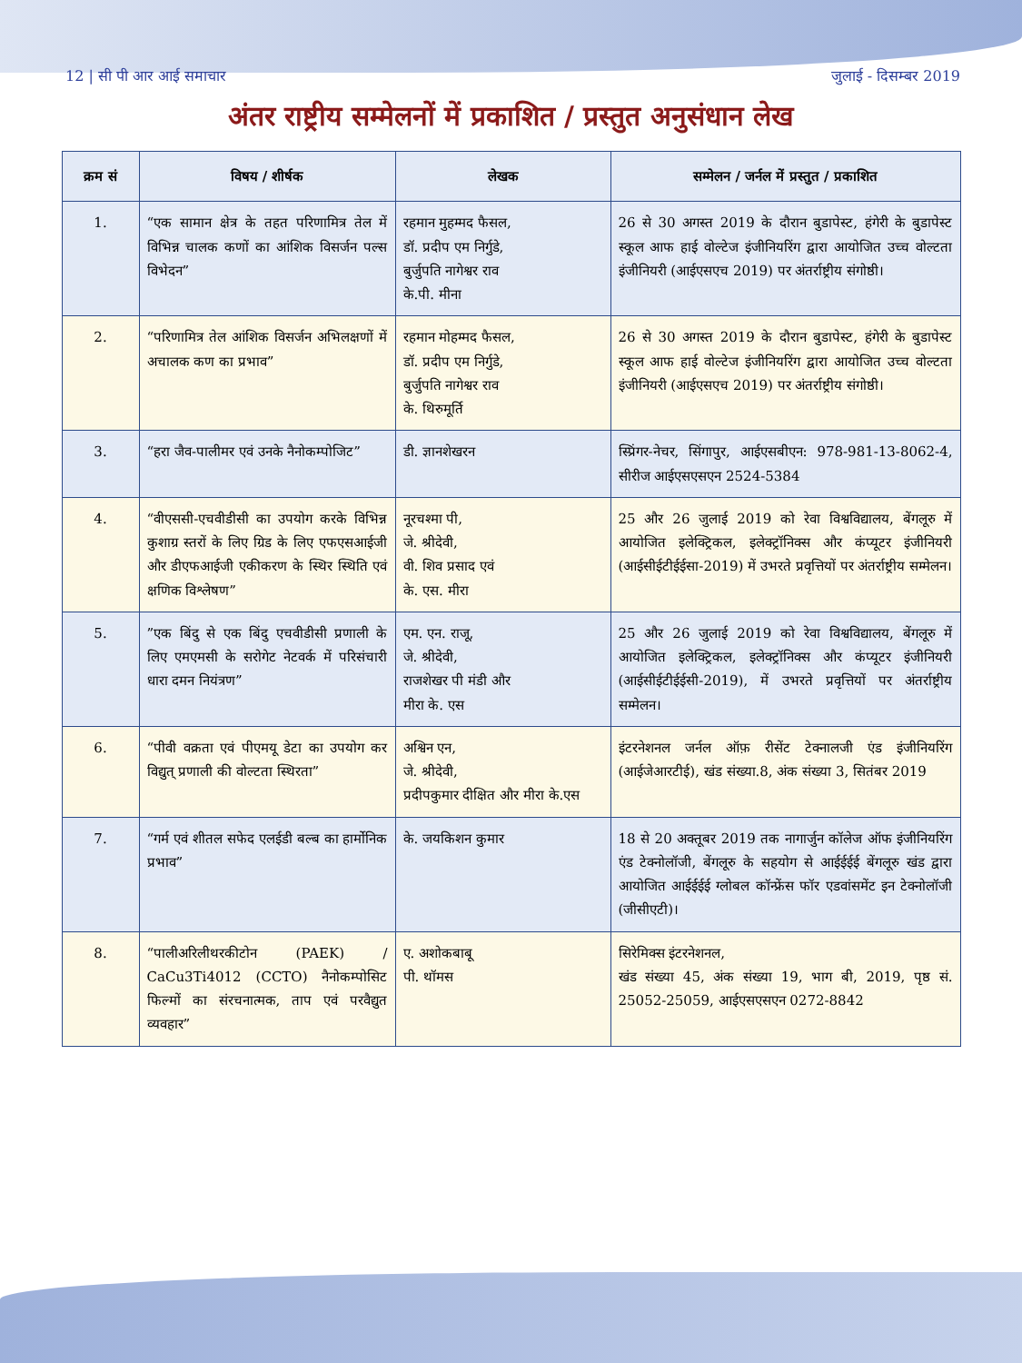12 | सी पी आर आई समाचार जुलाई - दिसम्बर 2019
अंतर राष्ट्रीय सम्मेलनों में प्रकाशित / प्रस्तुत अनुसंधान लेख
| क्रम सं | विषय / शीर्षक | लेखक | सम्मेलन / जर्नल में प्रस्तुत / प्रकाशित |
| --- | --- | --- | --- |
| 1. | “एक सामान क्षेत्र के तहत परिणामित्र तेल में विभिन्न चालक कणों का आंशिक विसर्जन पल्स विभेदन” | रहमान मुहम्मद फैसल, डॉ. प्रदीप एम निर्गुडे, बुर्जुपति नागेश्वर राव के.पी. मीना | 26 से 30 अगस्त 2019 के दौरान बुडापेस्ट, हंगेरी के बुडापेस्ट स्कूल आफ हाई वोल्टेज इंजीनियरिंग द्वारा आयोजित उच्च वोल्टता इंजीनियरी (आईएसएच 2019) पर अंतर्राष्ट्रीय संगोष्ठी। |
| 2. | “परिणामित्र तेल आंशिक विसर्जन अभिलक्षणों में अचालक कण का प्रभाव” | रहमान मोहम्मद फैसल, डॉ. प्रदीप एम निर्गुडे, बुर्जुपति नागेश्वर राव के. थिरुमूर्ति | 26 से 30 अगस्त 2019 के दौरान बुडापेस्ट, हंगेरी के बुडापेस्ट स्कूल आफ हाई वोल्टेज इंजीनियरिंग द्वारा आयोजित उच्च वोल्टता इंजीनियरी (आईएसएच 2019) पर अंतर्राष्ट्रीय संगोष्ठी। |
| 3. | “हरा जैव-पालीमर एवं उनके नैनोकम्पोजिट” | डी. ज्ञानशेखरन | स्प्रिंगर-नेचर, सिंगापुर, आईएसबीएन: 978-981-13-8062-4, सीरीज आईएसएसएन 2524-5384 |
| 4. | “वीएससी-एचवीडीसी का उपयोग करके विभिन्न कुशाग्र स्तरों के लिए ग्रिड के लिए एफएसआईजी और डीएफआईजी एकीकरण के स्थिर स्थिति एवं क्षणिक विश्लेषण” | नूरचश्मा पी, जे. श्रीदेवी, वी. शिव प्रसाद एवं के. एस. मीरा | 25 और 26 जुलाई 2019 को रेवा विश्वविद्यालय, बेंगलूरु में आयोजित इलेक्ट्रिकल, इलेक्ट्रॉनिक्स और कंप्यूटर इंजीनियरी (आईसीईटीईईसा-2019) में उभरते प्रवृत्तियों पर अंतर्राष्ट्रीय सम्मेलन। |
| 5. | ”एक बिंदु से एक बिंदु एचवीडीसी प्रणाली के लिए एमएमसी के सरोगेट नेटवर्क में परिसंचारी धारा दमन नियंत्रण” | एम. एन. राजू, जे. श्रीदेवी, राजशेखर पी मंडी और मीरा के. एस | 25 और 26 जुलाई 2019 को रेवा विश्वविद्यालय, बेंगलूरु में आयोजित इलेक्ट्रिकल, इलेक्ट्रॉनिक्स और कंप्यूटर इंजीनियरी (आईसीईटीईईसी-2019), में उभरते प्रवृत्तियों पर अंतर्राष्ट्रीय सम्मेलन। |
| 6. | “पीवी वक्रता एवं पीएमयू डेटा का उपयोग कर विद्युत् प्रणाली की वोल्टता स्थिरता” | अश्विन एन, जे. श्रीदेवी, प्रदीपकुमार दीक्षित और मीरा के.एस | इंटरनेशनल जर्नल ऑफ़ रीसेंट टेक्नालजी एंड इंजीनियरिंग (आईजेआरटीई), खंड संख्या.8, अंक संख्या 3, सितंबर 2019 |
| 7. | “गर्म एवं शीतल सफेद एलईडी बल्ब का हार्मोनिक प्रभाव” | के. जयकिशन कुमार | 18 से 20 अक्तूबर 2019 तक नागार्जुन कॉलेज ऑफ इंजीनियरिंग एंड टेक्नोलॉजी, बेंगलूरु के सहयोग से आईईईई बेंगलूरु खंड द्वारा आयोजित आईईईई ग्लोबल कॉन्फ्रेंस फॉर एडवांसमेंट इन टेक्नोलॉजी (जीसीएटी)। |
| 8. | “पालीअरिलीथरकीटोन (PAEK) / CaCu3Ti4012 (CCTO) नैनोकम्पोसिट फिल्मों का संरचनात्मक, ताप एवं परवैद्युत व्यवहार” | ए. अशोकबाबू पी. थॉमस | सिरेमिक्स इंटरनेशनल, खंड संख्या 45, अंक संख्या 19, भाग बी, 2019, पृष्ठ सं. 25052-25059, आईएसएसएन 0272-8842 |